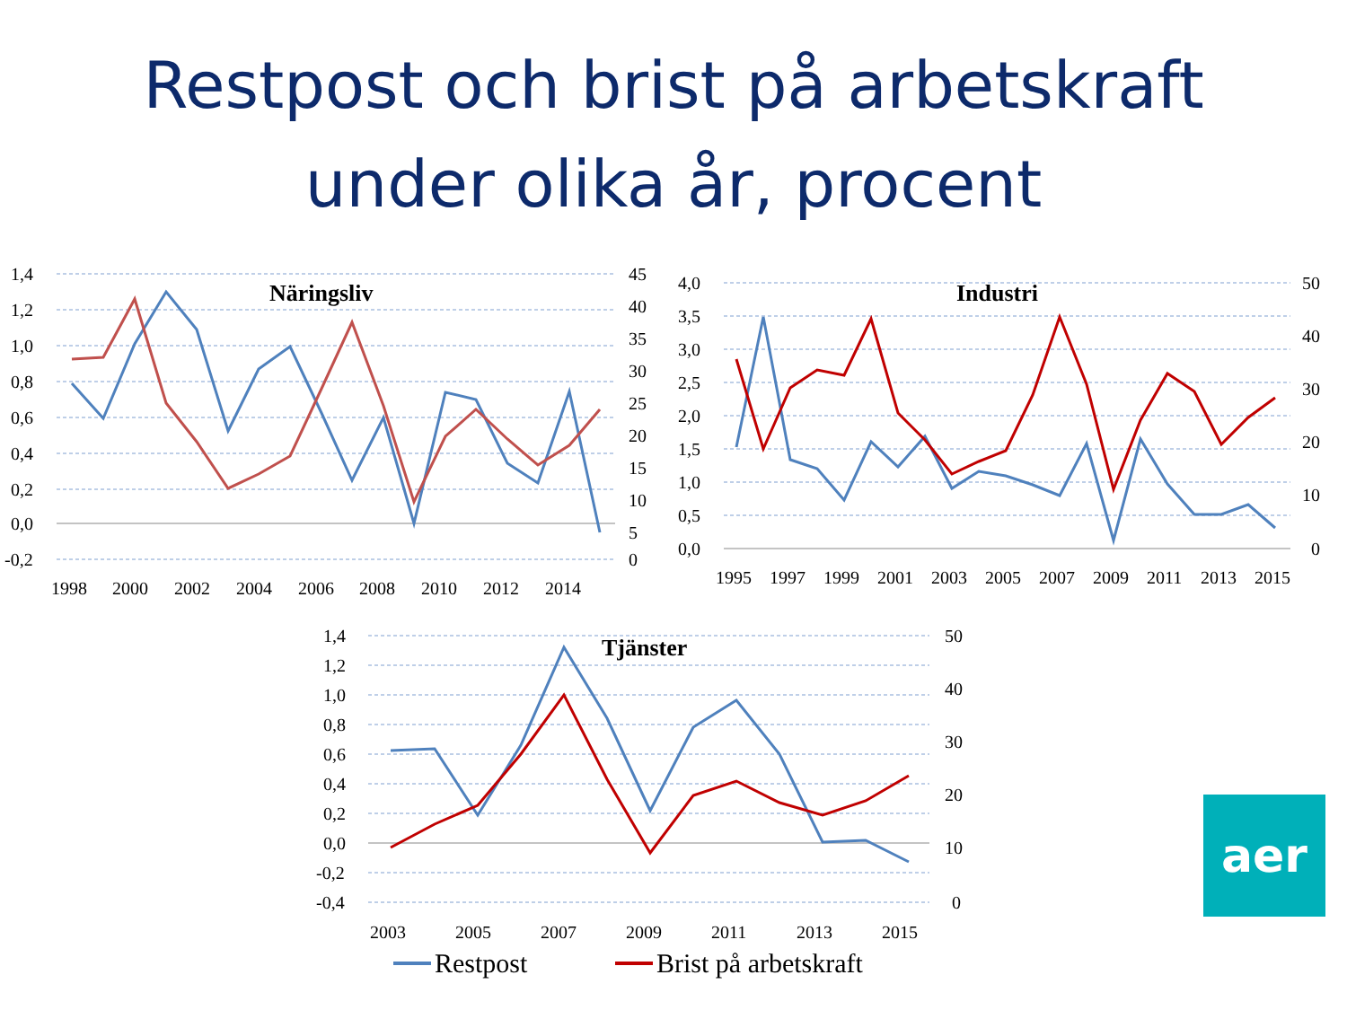Restpost och brist på arbetskraft
under olika år, procent
Näringsliv
1,4
1,2
1,0
0,8
0,6
0,4
0,2
0,0
-0,2
45
40
35
30
25
20
15
10
5
0
1998
2000
2002
2004
2006
2008
2010
2012
2014
Industri
4,0
3,5
3,0
2,5
2,0
1,5
1,0
0,5
0,0
50
40
30
20
10
0
1995
1997
1999
2001
2003
2005
2007
2009
2011
2013
2015
Tjänster
1,4
1,2
1,0
0,8
0,6
0,4
0,2
0,0
-0,2
-0,4
50
40
30
20
10
0
2003
2005
2007
2009
2011
2013
2015
Restpost
Brist på arbetskraft
aer